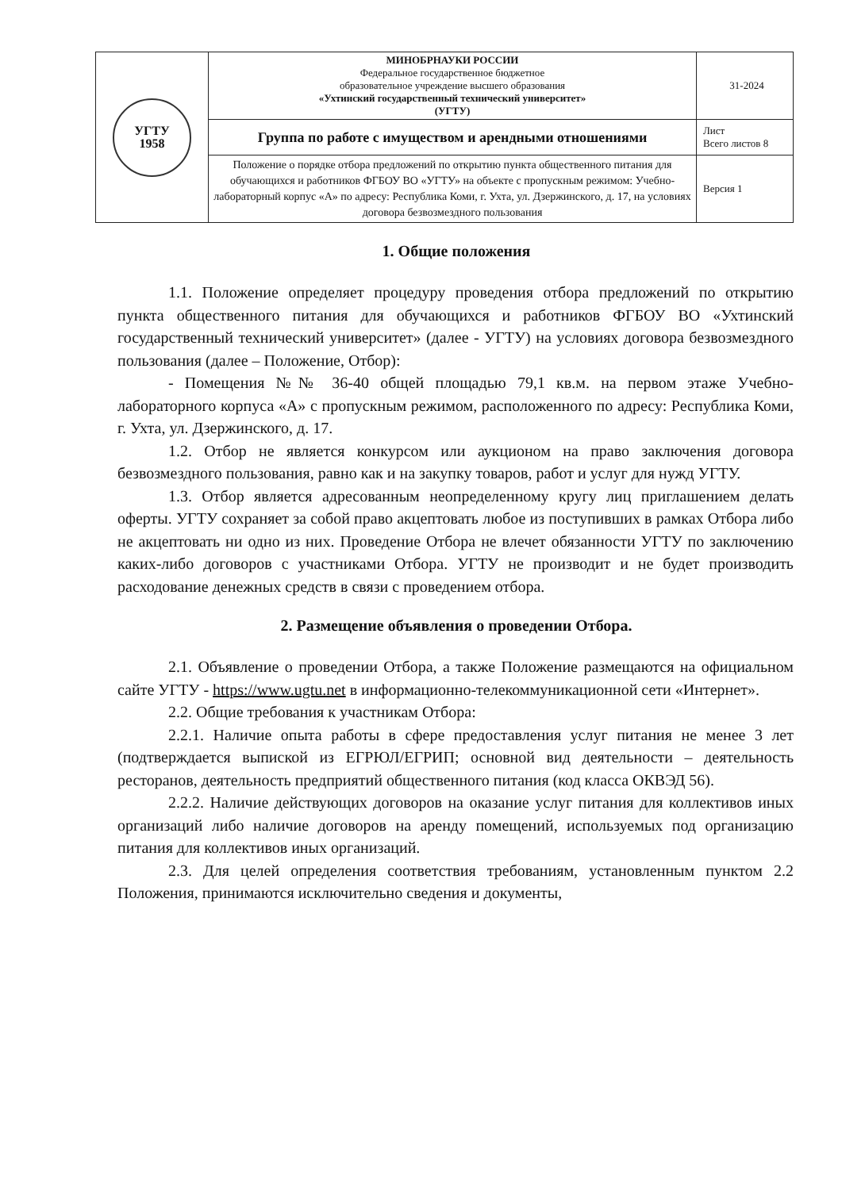| УГТУ 1958 | МИНОБРНАУКИ РОССИИ Федеральное государственное бюджетное образовательное учреждение высшего образования «Ухтинский государственный технический университет» (УГТУ) | 31-2024 |
| | Группа по работе с имуществом и арендными отношениями | Лист Всего листов 8 |
| | Положение о порядке отбора предложений по открытию пункта общественного питания для обучающихся и работников ФГБОУ ВО «УГТУ» на объекте с пропускным режимом: Учебно-лабораторный корпус «А» по адресу: Республика Коми, г. Ухта, ул. Дзержинского, д. 17, на условиях договора безвозмездного пользования | Версия 1 |
1. Общие положения
1.1. Положение определяет процедуру проведения отбора предложений по открытию пункта общественного питания для обучающихся и работников ФГБОУ ВО «Ухтинский государственный технический университет» (далее - УГТУ) на условиях договора безвозмездного пользования (далее – Положение, Отбор):
- Помещения №№ 36-40 общей площадью 79,1 кв.м. на первом этаже Учебно-лабораторного корпуса «А» с пропускным режимом, расположенного по адресу: Республика Коми, г. Ухта, ул. Дзержинского, д. 17.
1.2. Отбор не является конкурсом или аукционом на право заключения договора безвозмездного пользования, равно как и на закупку товаров, работ и услуг для нужд УГТУ.
1.3. Отбор является адресованным неопределенному кругу лиц приглашением делать оферты. УГТУ сохраняет за собой право акцептовать любое из поступивших в рамках Отбора либо не акцептовать ни одно из них. Проведение Отбора не влечет обязанности УГТУ по заключению каких-либо договоров с участниками Отбора. УГТУ не производит и не будет производить расходование денежных средств в связи с проведением отбора.
2. Размещение объявления о проведении Отбора.
2.1. Объявление о проведении Отбора, а также Положение размещаются на официальном сайте УГТУ - https://www.ugtu.net в информационно-телекоммуникационной сети «Интернет».
2.2. Общие требования к участникам Отбора:
2.2.1. Наличие опыта работы в сфере предоставления услуг питания не менее 3 лет (подтверждается выпиской из ЕГРЮЛ/ЕГРИП; основной вид деятельности – деятельность ресторанов, деятельность предприятий общественного питания (код класса ОКВЭД 56).
2.2.2. Наличие действующих договоров на оказание услуг питания для коллективов иных организаций либо наличие договоров на аренду помещений, используемых под организацию питания для коллективов иных организаций.
2.3. Для целей определения соответствия требованиям, установленным пунктом 2.2 Положения, принимаются исключительно сведения и документы,